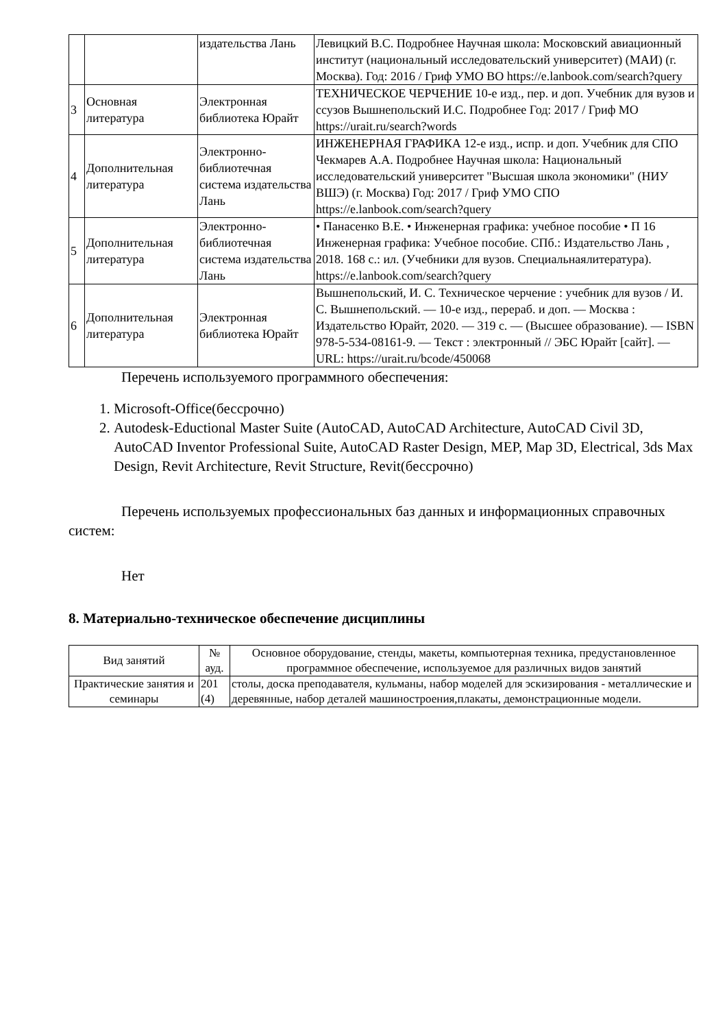| | | издательства Лань | Левицкий В.С. Подробнее Научная школа: Московский авиационный институт (национальный исследовательский университет) (МАИ) (г. Москва). Год: 2016 / Гриф УМО ВО https://e.lanbook.com/search?query |
| 3 | Основная литература | Электронная библиотека Юрайт | ТЕХНИЧЕСКОЕ ЧЕРЧЕНИЕ 10-е изд., пер. и доп. Учебник для вузов и ссузов Вышнепольский И.С. Подробнее Год: 2017 / Гриф МО https://urait.ru/search?words |
| 4 | Дополнительная литература | Электронно-библиотечная система издательства Лань | ИНЖЕНЕРНАЯ ГРАФИКА 12-е изд., испр. и доп. Учебник для СПО Чекмарев А.А. Подробнее Научная школа: Национальный исследовательский университет "Высшая школа экономики" (НИУ ВШЭ) (г. Москва) Год: 2017 / Гриф УМО СПО https://e.lanbook.com/search?query |
| 5 | Дополнительная литература | Электронно-библиотечная система издательства Лань | • Панасенко В.Е. • Инженерная графика: учебное пособие • П 16 Инженерная графика: Учебное пособие. СПб.: Издательство Лань , 2018. 168 с.: ил. (Учебники для вузов. Специальнаялитература). https://e.lanbook.com/search?query |
| 6 | Дополнительная литература | Электронная библиотека Юрайт | Вышнепольский, И. С. Техническое черчение : учебник для вузов / И. С. Вышнепольский. — 10-е изд., перераб. и доп. — Москва : Издательство Юрайт, 2020. — 319 с. — (Высшее образование). — ISBN 978-5-534-08161-9. — Текст : электронный // ЭБС Юрайт [сайт]. — URL: https://urait.ru/bcode/450068 |
Перечень используемого программного обеспечения:
1. Microsoft-Office(бессрочно)
2. Autodesk-Eductional Master Suite (AutoCAD, AutoCAD Architecture, AutoCAD Civil 3D, AutoCAD Inventor Professional Suite, AutoCAD Raster Design, MEP, Map 3D, Electrical, 3ds Max Design, Revit Architecture, Revit Structure, Revit(бессрочно)
Перечень используемых профессиональных баз данных и информационных справочных систем:
Нет
8. Материально-техническое обеспечение дисциплины
| Вид занятий | № ауд. | Основное оборудование, стенды, макеты, компьютерная техника, предустановленное программное обеспечение, используемое для различных видов занятий |
| --- | --- | --- |
| Практические занятия и семинары | 201 (4) | столы, доска преподавателя, кульманы, набор моделей для эскизирования - металлические и деревянные, набор деталей машиностроения,плакаты, демонстрационные модели. |